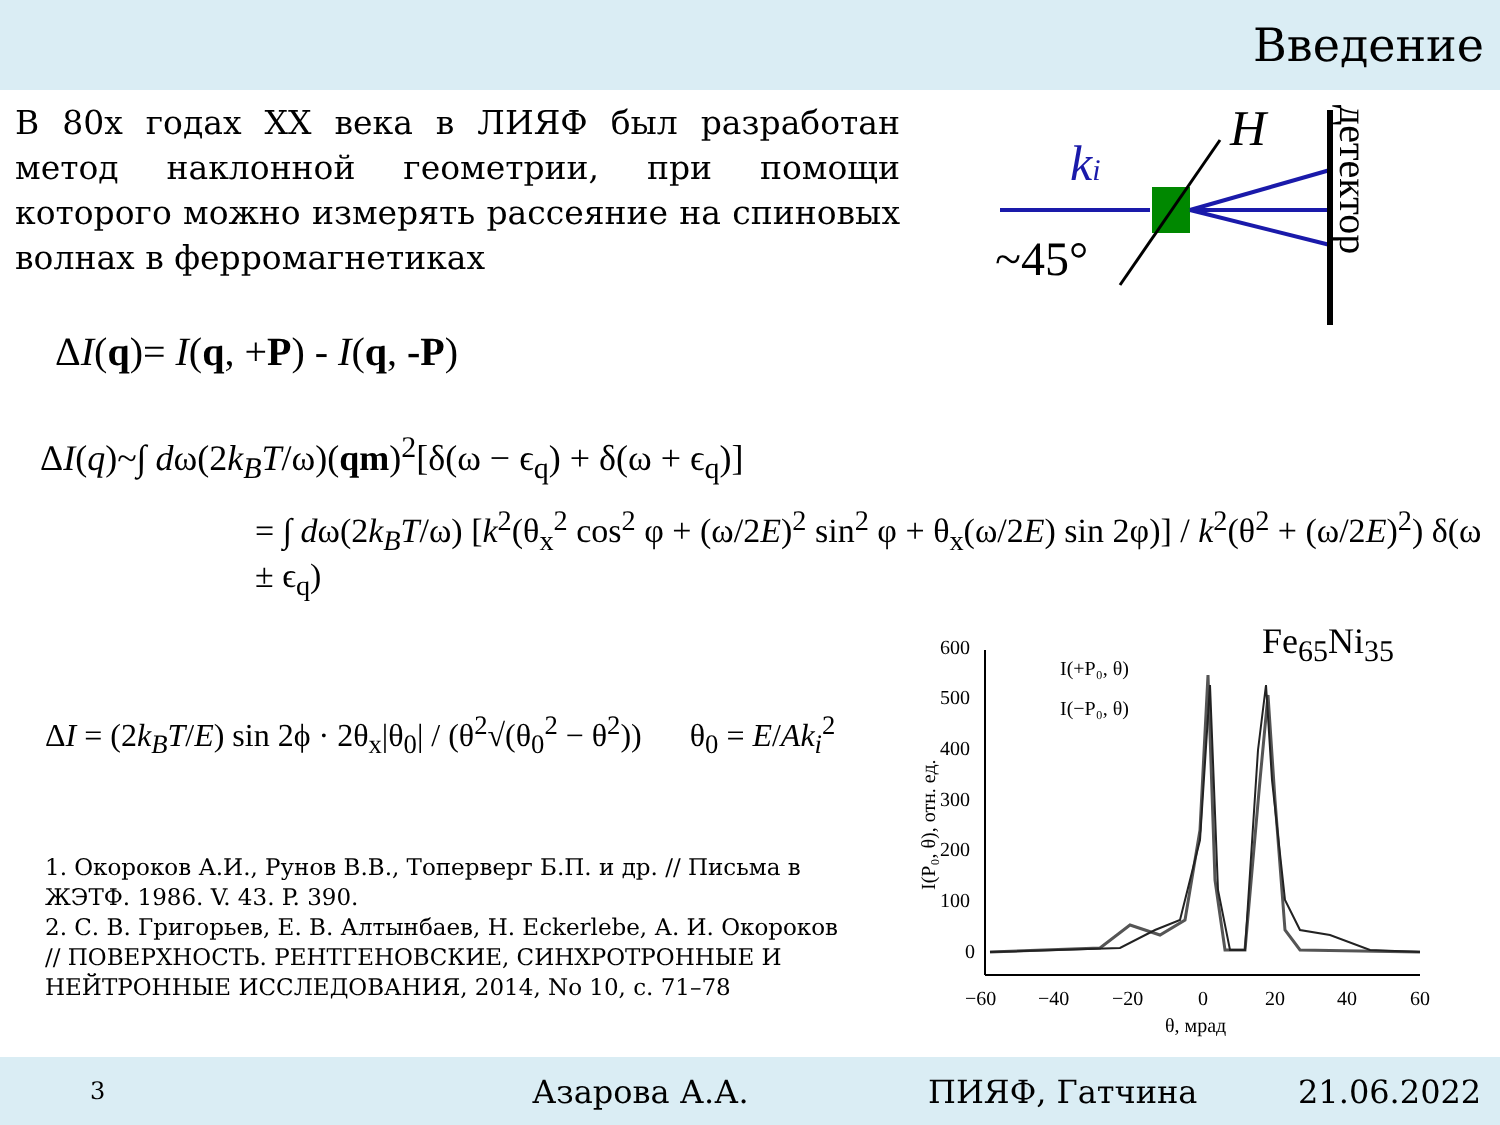Введение
В 80х годах XX века в ЛИЯФ был разработан метод наклонной геометрии, при помощи которого можно измерять рассеяние на спиновых волнах в ферромагнетиках
ki
H
~45°
детектор
ΔI(q)= I(q, +P) - I(q, -P)
ΔI(q)~∫ dω(2k<sub>B</sub>T/ω)(qm)<sup>2</sup>[δ(ω − ϵ<sub>q</sub>) + δ(ω + ϵ<sub>q</sub>)]
= ∫ dω(2k<sub>B</sub>T/ω) [k<sup>2</sup>(θ<sub>x</sub><sup>2</sup> cos<sup>2</sup> φ + (ω/2E)<sup>2</sup> sin<sup>2</sup> φ + θ<sub>x</sub>(ω/2E) sin 2φ)] / k<sup>2</sup>(θ<sup>2</sup> + (ω/2E)<sup>2</sup>) δ(ω
± ϵ<sub>q</sub>)
ΔI = (2k<sub>B</sub>T/E) sin 2ϕ · 2θ<sub>x</sub>|θ<sub>0</sub>| / (θ<sup>2</sup>√(θ<sub>0</sub><sup>2</sup> − θ<sup>2</sup>)) θ<sub>0</sub> = E/Ak<sub>i</sub><sup>2</sup>
1. Окороков А.И., Рунов В.В., Топерверг Б.П. и др. // Письма в ЖЭТФ. 1986. V. 43. P. 390.
2. С. В. Григорьев, Е. В. Алтынбаев, H. Eckerlebe, А. И. Окороков // ПОВЕРХНОСТЬ. РЕНТГЕНОВСКИЕ, СИНХРОТРОННЫЕ И НЕЙТРОННЫЕ ИССЛЕДОВАНИЯ, 2014, No 10, с. 71–78
Fe<sub>65</sub>Ni<sub>35</sub>
600
500
400
300
200
100
0
−60
−40
−20
0
20
40
60
θ, мрад
I(+P₀, θ)
I(−P₀, θ)
I(P₀, θ), отн. ед.
3 Азарова А.А. ПИЯФ, Гатчина 21.06.2022